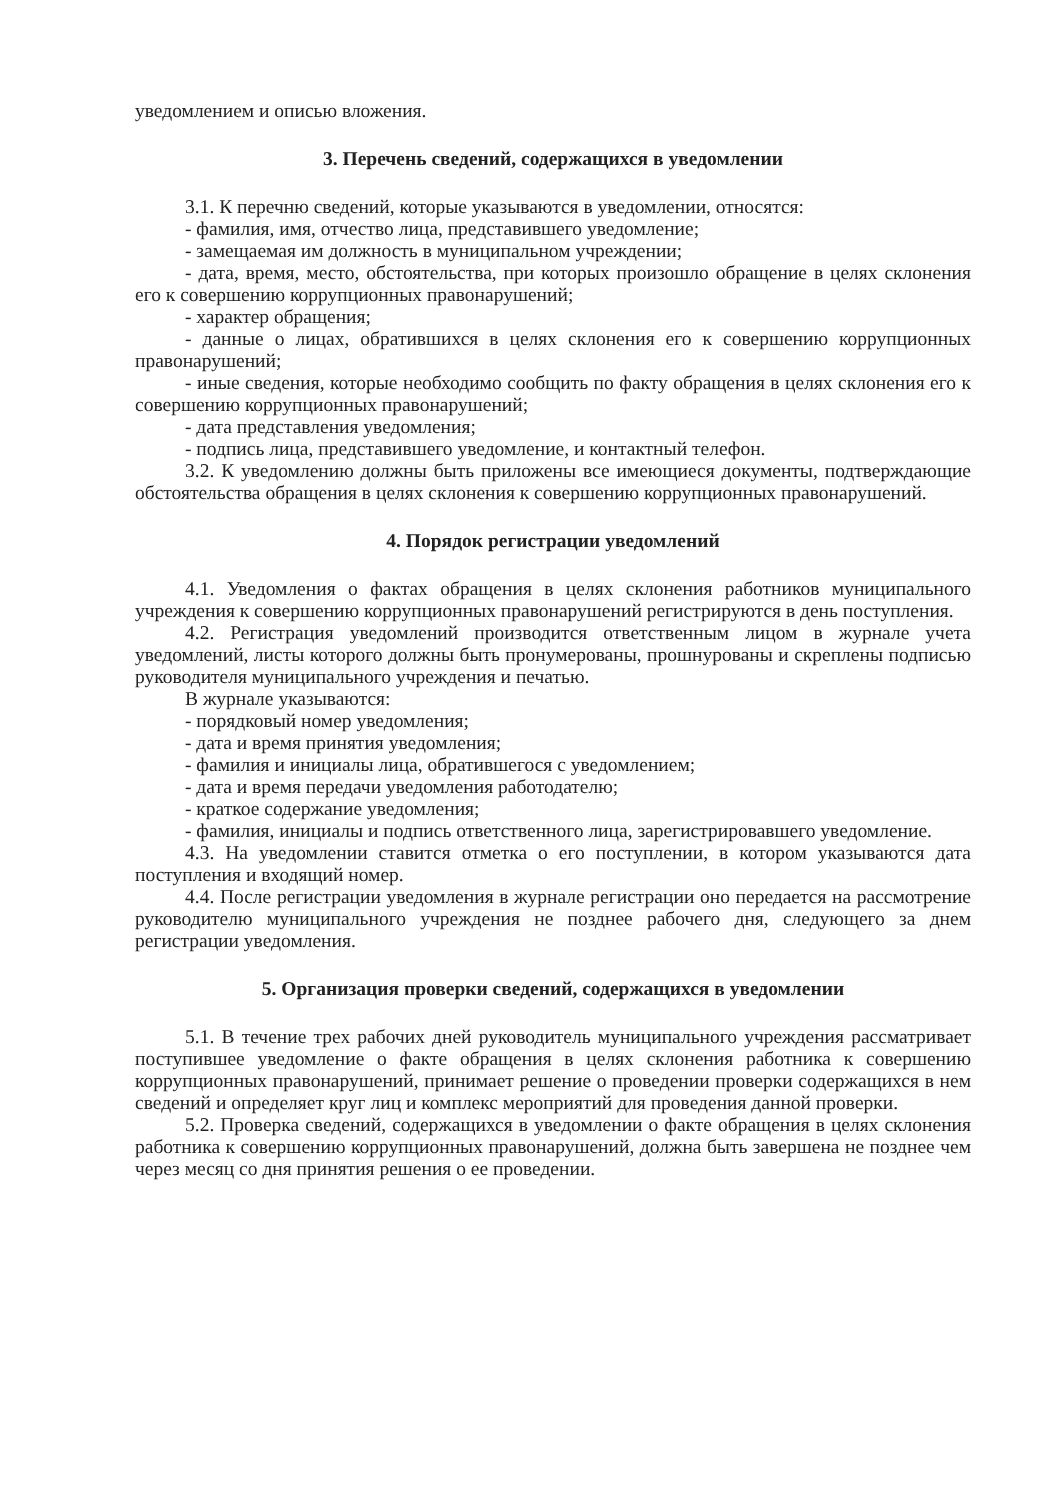уведомлением и описью вложения.
3. Перечень сведений, содержащихся в уведомлении
3.1. К перечню сведений, которые указываются в уведомлении, относятся:
- фамилия, имя, отчество лица, представившего уведомление;
- замещаемая им должность в муниципальном учреждении;
- дата, время, место, обстоятельства, при которых произошло обращение в целях склонения его к совершению коррупционных правонарушений;
- характер обращения;
- данные о лицах, обратившихся в целях склонения его к совершению коррупционных правонарушений;
- иные сведения, которые необходимо сообщить по факту обращения в целях склонения его к совершению коррупционных правонарушений;
- дата представления уведомления;
- подпись лица, представившего уведомление, и контактный телефон.
3.2. К уведомлению должны быть приложены все имеющиеся документы, подтверждающие обстоятельства обращения в целях склонения к совершению коррупционных правонарушений.
4. Порядок регистрации уведомлений
4.1. Уведомления о фактах обращения в целях склонения работников муниципального учреждения к совершению коррупционных правонарушений регистрируются в день поступления.
4.2. Регистрация уведомлений производится ответственным лицом в журнале учета уведомлений, листы которого должны быть пронумерованы, прошнурованы и скреплены подписью руководителя муниципального учреждения и печатью.
В журнале указываются:
- порядковый номер уведомления;
- дата и время принятия уведомления;
- фамилия и инициалы лица, обратившегося с уведомлением;
- дата и время передачи уведомления работодателю;
- краткое содержание уведомления;
- фамилия, инициалы и подпись ответственного лица, зарегистрировавшего уведомление.
4.3. На уведомлении ставится отметка о его поступлении, в котором указываются дата поступления и входящий номер.
4.4. После регистрации уведомления в журнале регистрации оно передается на рассмотрение руководителю муниципального учреждения не позднее рабочего дня, следующего за днем регистрации уведомления.
5. Организация проверки сведений, содержащихся в уведомлении
5.1. В течение трех рабочих дней руководитель муниципального учреждения рассматривает поступившее уведомление о факте обращения в целях склонения работника к совершению коррупционных правонарушений, принимает решение о проведении проверки содержащихся в нем сведений и определяет круг лиц и комплекс мероприятий для проведения данной проверки.
5.2. Проверка сведений, содержащихся в уведомлении о факте обращения в целях склонения работника к совершению коррупционных правонарушений, должна быть завершена не позднее чем через месяц со дня принятия решения о ее проведении.